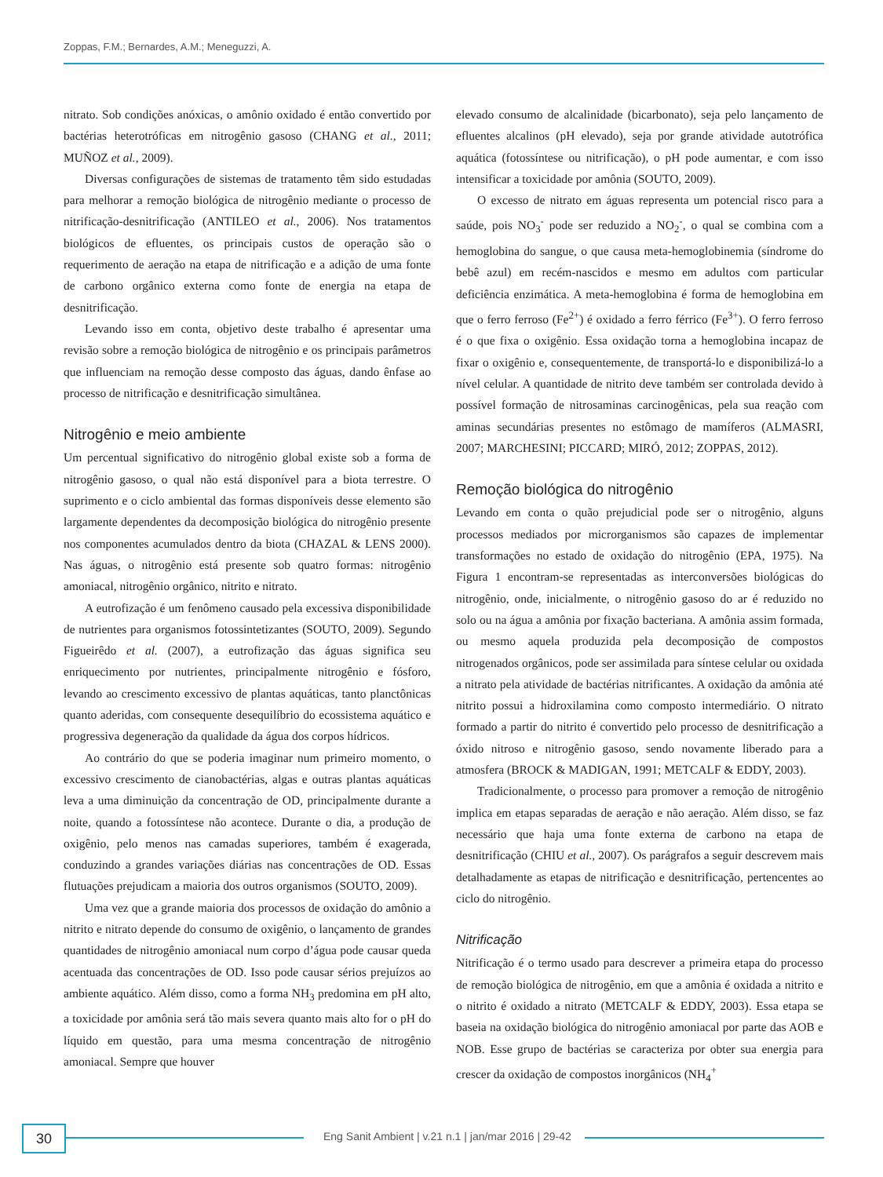Zoppas, F.M.; Bernardes, A.M.; Meneguzzi, A.
nitrato. Sob condições anóxicas, o amônio oxidado é então convertido por bactérias heterotróficas em nitrogênio gasoso (CHANG et al., 2011; MUÑOZ et al., 2009).
Diversas configurações de sistemas de tratamento têm sido estudadas para melhorar a remoção biológica de nitrogênio mediante o processo de nitrificação-desnitrificação (ANTILEO et al., 2006). Nos tratamentos biológicos de efluentes, os principais custos de operação são o requerimento de aeração na etapa de nitrificação e a adição de uma fonte de carbono orgânico externa como fonte de energia na etapa de desnitrificação.
Levando isso em conta, objetivo deste trabalho é apresentar uma revisão sobre a remoção biológica de nitrogênio e os principais parâmetros que influenciam na remoção desse composto das águas, dando ênfase ao processo de nitrificação e desnitrificação simultânea.
Nitrogênio e meio ambiente
Um percentual significativo do nitrogênio global existe sob a forma de nitrogênio gasoso, o qual não está disponível para a biota terrestre. O suprimento e o ciclo ambiental das formas disponíveis desse elemento são largamente dependentes da decomposição biológica do nitrogênio presente nos componentes acumulados dentro da biota (CHAZAL & LENS 2000). Nas águas, o nitrogênio está presente sob quatro formas: nitrogênio amoniacal, nitrogênio orgânico, nitrito e nitrato.
A eutrofização é um fenômeno causado pela excessiva disponibilidade de nutrientes para organismos fotossintetizantes (SOUTO, 2009). Segundo Figueirêdo et al. (2007), a eutrofização das águas significa seu enriquecimento por nutrientes, principalmente nitrogênio e fósforo, levando ao crescimento excessivo de plantas aquáticas, tanto planctônicas quanto aderidas, com consequente desequilíbrio do ecossistema aquático e progressiva degeneração da qualidade da água dos corpos hídricos.
Ao contrário do que se poderia imaginar num primeiro momento, o excessivo crescimento de cianobactérias, algas e outras plantas aquáticas leva a uma diminuição da concentração de OD, principalmente durante a noite, quando a fotossíntese não acontece. Durante o dia, a produção de oxigênio, pelo menos nas camadas superiores, também é exagerada, conduzindo a grandes variações diárias nas concentrações de OD. Essas flutuações prejudicam a maioria dos outros organismos (SOUTO, 2009).
Uma vez que a grande maioria dos processos de oxidação do amônio a nitrito e nitrato depende do consumo de oxigênio, o lançamento de grandes quantidades de nitrogênio amoniacal num corpo d’água pode causar queda acentuada das concentrações de OD. Isso pode causar sérios prejuízos ao ambiente aquático. Além disso, como a forma NH<sub>3</sub> predomina em pH alto, a toxicidade por amônia será tão mais severa quanto mais alto for o pH do líquido em questão, para uma mesma concentração de nitrogênio amoniacal. Sempre que houver
elevado consumo de alcalinidade (bicarbonato), seja pelo lançamento de efluentes alcalinos (pH elevado), seja por grande atividade autotrófica aquática (fotossíntese ou nitrificação), o pH pode aumentar, e com isso intensificar a toxicidade por amônia (SOUTO, 2009).
O excesso de nitrato em águas representa um potencial risco para a saúde, pois NO<sub>3</sub><sup>-</sup> pode ser reduzido a NO<sub>2</sub><sup>-</sup>, o qual se combina com a hemoglobina do sangue, o que causa meta-hemoglobinemia (síndrome do bebê azul) em recém-nascidos e mesmo em adultos com particular deficiência enzimática. A meta-hemoglobina é forma de hemoglobina em que o ferro ferroso (Fe<sup>2+</sup>) é oxidado a ferro férrico (Fe<sup>3+</sup>). O ferro ferroso é o que fixa o oxigênio. Essa oxidação torna a hemoglobina incapaz de fixar o oxigênio e, consequentemente, de transportá-lo e disponibilizá-lo a nível celular. A quantidade de nitrito deve também ser controlada devido à possível formação de nitrosaminas carcinogênicas, pela sua reação com aminas secundárias presentes no estômago de mamíferos (ALMASRI, 2007; MARCHESINI; PICCARD; MIRÓ, 2012; ZOPPAS, 2012).
Remoção biológica do nitrogênio
Levando em conta o quão prejudicial pode ser o nitrogênio, alguns processos mediados por microrganismos são capazes de implementar transformações no estado de oxidação do nitrogênio (EPA, 1975). Na Figura 1 encontram-se representadas as interconversões biológicas do nitrogênio, onde, inicialmente, o nitrogênio gasoso do ar é reduzido no solo ou na água a amônia por fixação bacteriana. A amônia assim formada, ou mesmo aquela produzida pela decomposição de compostos nitrogenados orgânicos, pode ser assimilada para síntese celular ou oxidada a nitrato pela atividade de bactérias nitrificantes. A oxidação da amônia até nitrito possui a hidroxilamina como composto intermediário. O nitrato formado a partir do nitrito é convertido pelo processo de desnitrificação a óxido nitroso e nitrogênio gasoso, sendo novamente liberado para a atmosfera (BROCK & MADIGAN, 1991; METCALF & EDDY, 2003).
Tradicionalmente, o processo para promover a remoção de nitrogênio implica em etapas separadas de aeração e não aeração. Além disso, se faz necessário que haja uma fonte externa de carbono na etapa de desnitrificação (CHIU et al., 2007). Os parágrafos a seguir descrevem mais detalhadamente as etapas de nitrificação e desnitrificação, pertencentes ao ciclo do nitrogênio.
Nitrificação
Nitrificação é o termo usado para descrever a primeira etapa do processo de remoção biológica de nitrogênio, em que a amônia é oxidada a nitrito e o nitrito é oxidado a nitrato (METCALF & EDDY, 2003). Essa etapa se baseia na oxidação biológica do nitrogênio amoniacal por parte das AOB e NOB. Esse grupo de bactérias se caracteriza por obter sua energia para crescer da oxidação de compostos inorgânicos (NH<sub>4</sub><sup>+</sup>
30
Eng Sanit Ambient | v.21 n.1 | jan/mar 2016 | 29-42